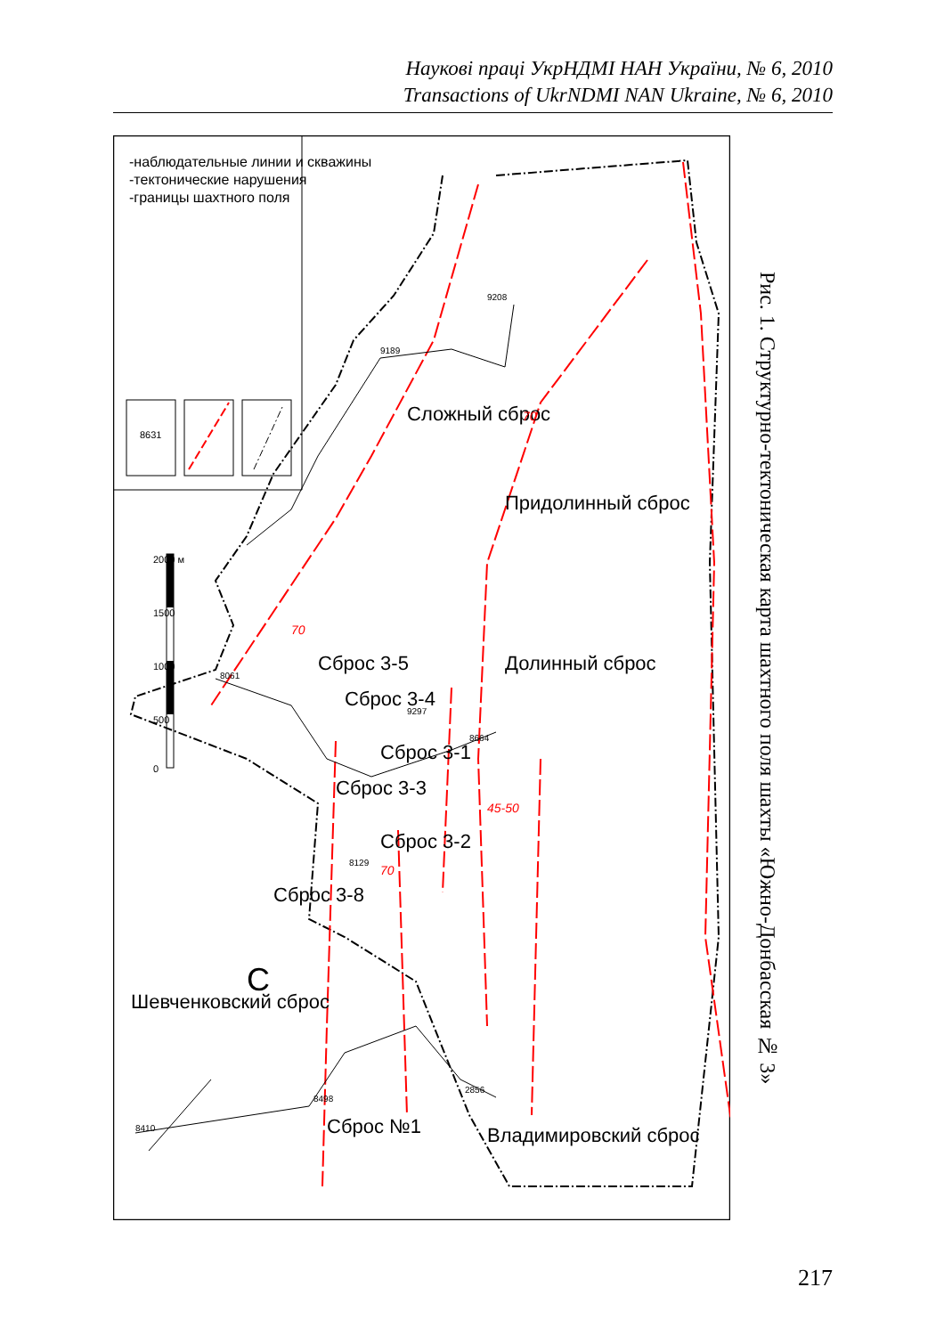Наукові праці УкрНДМІ НАН України, № 6, 2010
Transactions of UkrNDMI NAN Ukraine, № 6, 2010
-наблюдательные линии и скважины
-тектонические нарушения
-границы шахтного поля
8631
2000 м
1500
1000
500
0
8410
8498
2856
8061
9189
9208
8664
9297
8129
Сложный сброс
Придолинный сброс
Долинный сброс
Сброс 3-5
Сброс 3-4
Сброс 3-1
Сброс 3-3
Сброс 3-2
Сброс 3-8
Шевченковский сброс
Сброс №1
Владимировский сброс
С
70
70
70
45-50
Рис. 1. Структурно-тектоническая карта шахтного поля шахты «Южно-Донбасская № 3»
217